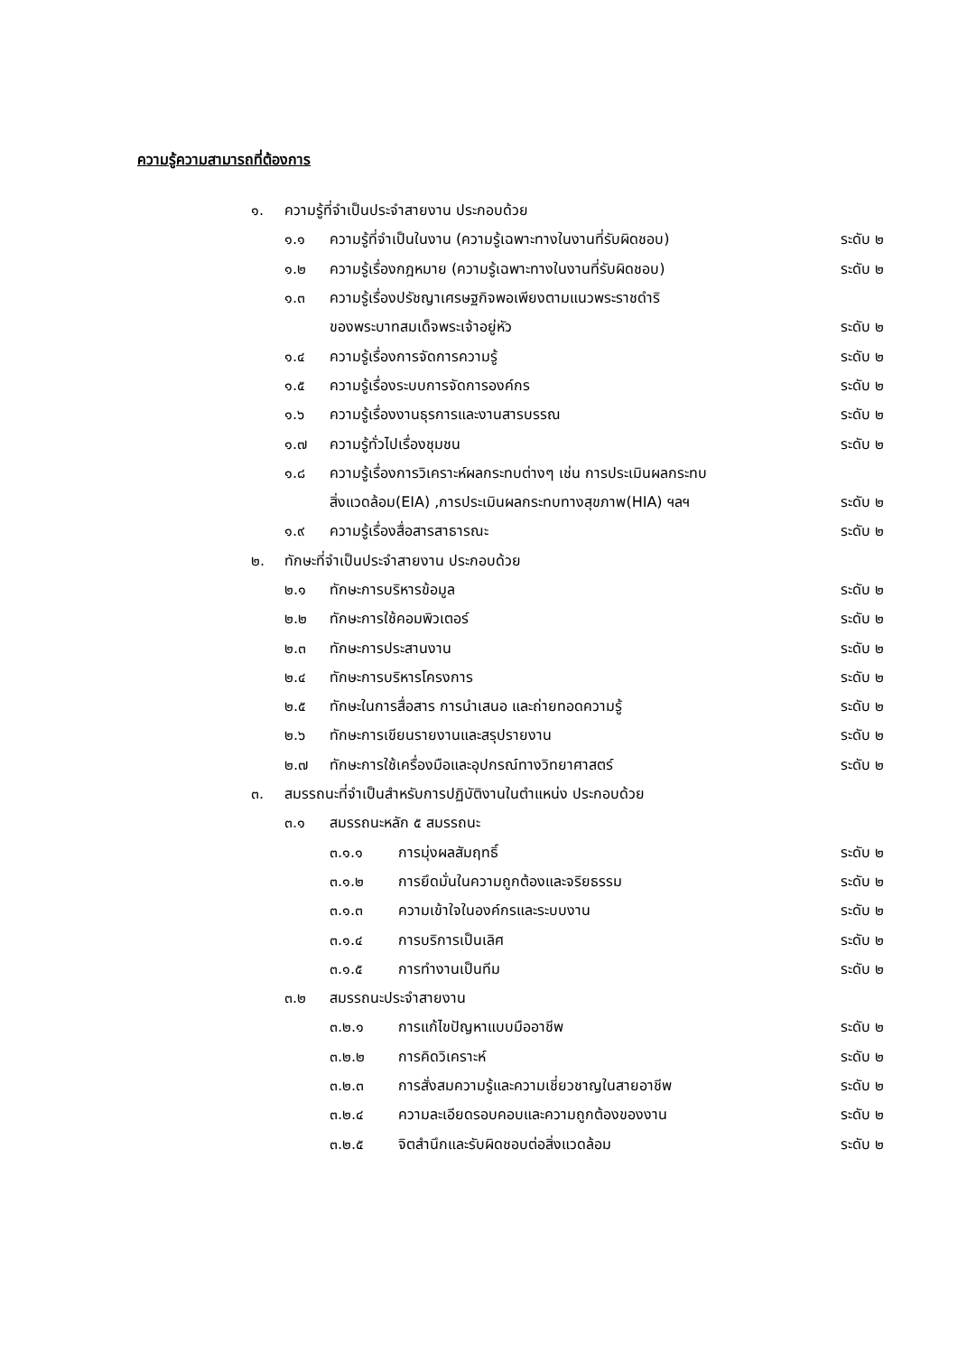ความรู้ความสามารถที่ต้องการ
๑. ความรู้ที่จำเป็นประจำสายงาน ประกอบด้วย
๑.๑ ความรู้ที่จำเป็นในงาน (ความรู้เฉพาะทางในงานที่รับผิดชอบ) ระดับ ๒
๑.๒ ความรู้เรื่องกฎหมาย (ความรู้เฉพาะทางในงานที่รับผิดชอบ) ระดับ ๒
๑.๓ ความรู้เรื่องปรัชญาเศรษฐกิจพอเพียงตามแนวพระราชดำริ
ของพระบาทสมเด็จพระเจ้าอยู่หัว ระดับ ๒
๑.๔ ความรู้เรื่องการจัดการความรู้ ระดับ ๒
๑.๕ ความรู้เรื่องระบบการจัดการองค์กร ระดับ ๒
๑.๖ ความรู้เรื่องงานธุรการและงานสารบรรณ ระดับ ๒
๑.๗ ความรู้ทั่วไปเรื่องชุมชน ระดับ ๒
๑.๘ ความรู้เรื่องการวิเคราะห์ผลกระทบต่างๆ เช่น การประเมินผลกระทบ
สิ่งแวดล้อม(EIA) ,การประเมินผลกระทบทางสุขภาพ(HIA) ฯลฯ ระดับ ๒
๑.๙ ความรู้เรื่องสื่อสารสาธารณะ ระดับ ๒
๒. ทักษะที่จำเป็นประจำสายงาน ประกอบด้วย
๒.๑ ทักษะการบริหารข้อมูล ระดับ ๒
๒.๒ ทักษะการใช้คอมพิวเตอร์ ระดับ ๒
๒.๓ ทักษะการประสานงาน ระดับ ๒
๒.๔ ทักษะการบริหารโครงการ ระดับ ๒
๒.๕ ทักษะในการสื่อสาร การนำเสนอ และถ่ายทอดความรู้ ระดับ ๒
๒.๖ ทักษะการเขียนรายงานและสรุปรายงาน ระดับ ๒
๒.๗ ทักษะการใช้เครื่องมือและอุปกรณ์ทางวิทยาศาสตร์ ระดับ ๒
๓. สมรรถนะที่จำเป็นสำหรับการปฏิบัติงานในตำแหน่ง ประกอบด้วย
๓.๑ สมรรถนะหลัก ๕ สมรรถนะ
๓.๑.๑ การมุ่งผลสัมฤทธิ์ ระดับ ๒
๓.๑.๒ การยึดมั่นในความถูกต้องและจริยธรรม ระดับ ๒
๓.๑.๓ ความเข้าใจในองค์กรและระบบงาน ระดับ ๒
๓.๑.๔ การบริการเป็นเลิศ ระดับ ๒
๓.๑.๕ การทำงานเป็นทีม ระดับ ๒
๓.๒ สมรรถนะประจำสายงาน
๓.๒.๑ การแก้ไขปัญหาแบบมืออาชีพ ระดับ ๒
๓.๒.๒ การคิดวิเคราะห์ ระดับ ๒
๓.๒.๓ การสั่งสมความรู้และความเชี่ยวชาญในสายอาชีพ ระดับ ๒
๓.๒.๔ ความละเอียดรอบคอบและความถูกต้องของงาน ระดับ ๒
๓.๒.๕ จิตสำนึกและรับผิดชอบต่อสิ่งแวดล้อม ระดับ ๒